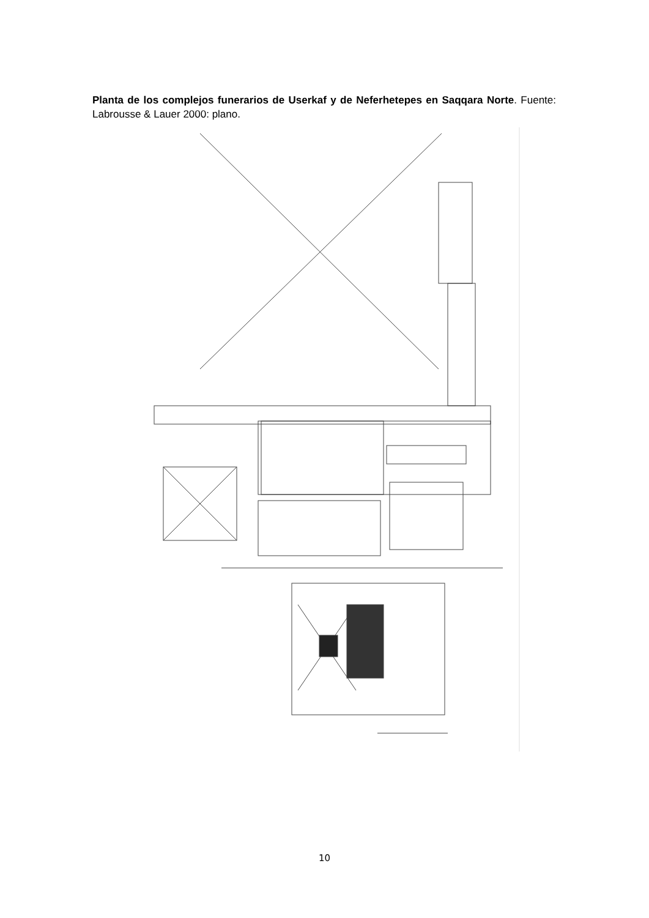Planta de los complejos funerarios de Userkaf y de Neferhetepes en Saqqara Norte. Fuente: Labrousse & Lauer 2000: plano.
10